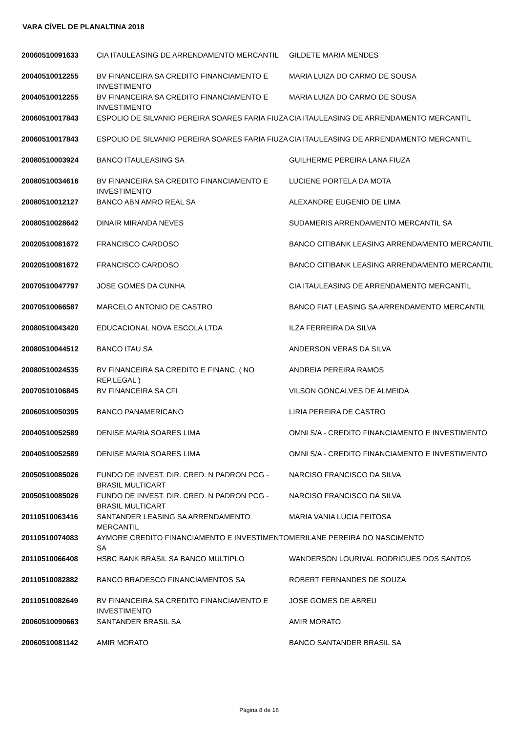VARA CÍVEL DE PLANALTINA 2018
| 20060510091633 | CIA ITAULEASING DE ARRENDAMENTO MERCANTIL | GILDETE MARIA MENDES |
| 20040510012255 | BV FINANCEIRA SA CREDITO FINANCIAMENTO E INVESTIMENTO | MARIA LUIZA DO CARMO DE SOUSA |
| 20040510012255 | BV FINANCEIRA SA CREDITO FINANCIAMENTO E INVESTIMENTO | MARIA LUIZA DO CARMO DE SOUSA |
| 20060510017843 | ESPOLIO DE SILVANIO PEREIRA SOARES FARIA FIUZA | CIA ITAULEASING DE ARRENDAMENTO MERCANTIL |
| 20060510017843 | ESPOLIO DE SILVANIO PEREIRA SOARES FARIA FIUZA | CIA ITAULEASING DE ARRENDAMENTO MERCANTIL |
| 20080510003924 | BANCO ITAULEASING SA | GUILHERME PEREIRA LANA FIUZA |
| 20080510034616 | BV FINANCEIRA SA CREDITO FINANCIAMENTO E INVESTIMENTO | LUCIENE PORTELA DA MOTA |
| 20080510012127 | BANCO ABN AMRO REAL SA | ALEXANDRE EUGENIO DE LIMA |
| 20080510028642 | DINAIR MIRANDA NEVES | SUDAMERIS ARRENDAMENTO MERCANTIL SA |
| 20020510081672 | FRANCISCO CARDOSO | BANCO CITIBANK LEASING ARRENDAMENTO MERCANTIL |
| 20020510081672 | FRANCISCO CARDOSO | BANCO CITIBANK LEASING ARRENDAMENTO MERCANTIL |
| 20070510047797 | JOSE GOMES DA CUNHA | CIA ITAULEASING DE ARRENDAMENTO MERCANTIL |
| 20070510066587 | MARCELO ANTONIO DE CASTRO | BANCO FIAT LEASING SA ARRENDAMENTO MERCANTIL |
| 20080510043420 | EDUCACIONAL NOVA ESCOLA LTDA | ILZA FERREIRA DA SILVA |
| 20080510044512 | BANCO ITAU SA | ANDERSON VERAS DA SILVA |
| 20080510024535 | BV FINANCEIRA SA CREDITO E FINANC. ( NO REP.LEGAL ) | ANDREIA PEREIRA RAMOS |
| 20070510106845 | BV FINANCEIRA SA CFI | VILSON GONCALVES DE ALMEIDA |
| 20060510050395 | BANCO PANAMERICANO | LIRIA PEREIRA DE CASTRO |
| 20040510052589 | DENISE MARIA SOARES LIMA | OMNI S/A - CREDITO FINANCIAMENTO E INVESTIMENTO |
| 20040510052589 | DENISE MARIA SOARES LIMA | OMNI S/A - CREDITO FINANCIAMENTO E INVESTIMENTO |
| 20050510085026 | FUNDO DE INVEST. DIR. CRED. N PADRON PCG - BRASIL MULTICART | NARCISO FRANCISCO DA SILVA |
| 20050510085026 | FUNDO DE INVEST. DIR. CRED. N PADRON PCG - BRASIL MULTICART | NARCISO FRANCISCO DA SILVA |
| 20110510063416 | SANTANDER LEASING SA ARRENDAMENTO MERCANTIL | MARIA VANIA LUCIA FEITOSA |
| 20110510074083 | AYMORE CREDITO FINANCIAMENTO E INVESTIMENTO SA | MERILANE PEREIRA DO NASCIMENTO |
| 20110510066408 | HSBC BANK BRASIL SA BANCO MULTIPLO | WANDERSON LOURIVAL RODRIGUES DOS SANTOS |
| 20110510082882 | BANCO BRADESCO FINANCIAMENTOS SA | ROBERT FERNANDES DE SOUZA |
| 20110510082649 | BV FINANCEIRA SA CREDITO FINANCIAMENTO E INVESTIMENTO | JOSE GOMES DE ABREU |
| 20060510090663 | SANTANDER BRASIL SA | AMIR MORATO |
| 20060510081142 | AMIR MORATO | BANCO SANTANDER BRASIL SA |
Página 8 de 18